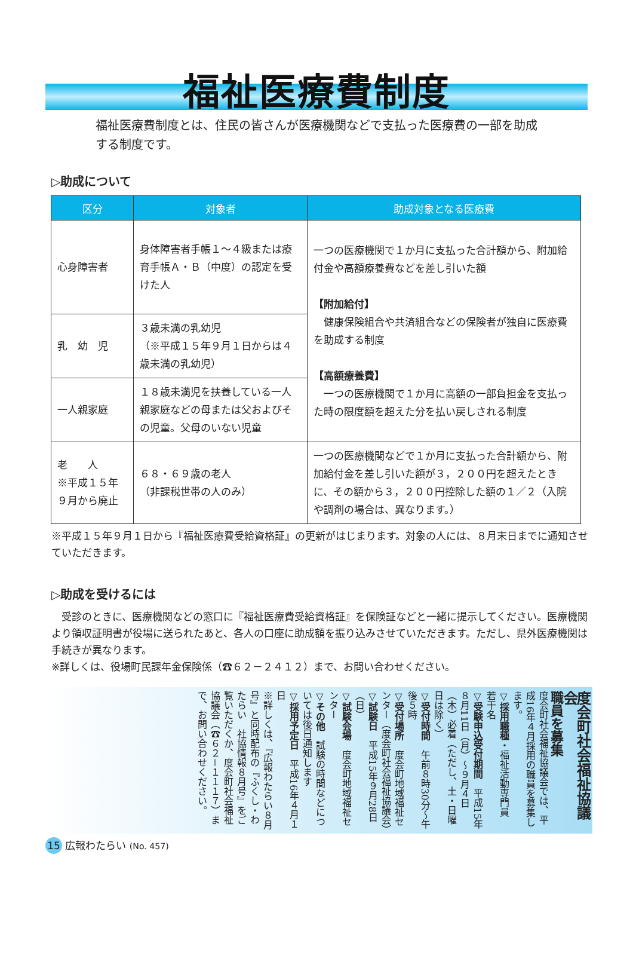福祉医療費制度
福祉医療費制度とは、住民の皆さんが医療機関などで支払った医療費の一部を助成する制度です。
▷助成について
| 区分 | 対象者 | 助成対象となる医療費 |
| --- | --- | --- |
| 心身障害者 | 身体障害者手帳１～４級または療育手帳Ａ・Ｂ（中度）の認定を受けた人 | 一つの医療機関で１か月に支払った合計額から、附加給付金や高額療養費などを差し引いた額 【附加給付】 健康保険組合や共済組合などの保険者が独自に医療費を助成する制度 【高額療養費】 一つの医療機関で１か月に高額の一部負担金を支払った時の限度額を超えた分を払い戻しされる制度 |
| 乳 幼 児 | ３歳未満の乳幼児 （※平成１５年９月１日からは４歳未満の乳幼児） | |
| 一人親家庭 | １８歳未満児を扶養している一人親家庭などの母または父およびその児童。父母のいない児童 | |
| 老 人 ※平成１５年９月から廃止 | ６８・６９歳の老人 （非課税世帯の人のみ） | 一つの医療機関などで１か月に支払った合計額から、附加給付金を差し引いた額が３，２００円を超えたときに、その額から３，２００円控除した額の１／２（入院や調剤の場合は、異なります。） |
※平成１５年９月１日から『福祉医療費受給資格証』の更新がはじまります。対象の人には、８月末日までに通知させていただきます。
▷助成を受けるには
　受診のときに、医療機関などの窓口に『福祉医療費受給資格証』を保険証などと一緒に提示してください。医療機関より領収証明書が役場に送られたあと、各人の口座に助成額を振り込みさせていただきます。ただし、県外医療機関は手続きが異なります。
※詳しくは、役場町民課年金保険係（☎６２－２４１２）まで、お問い合わせください。
度会町社会福祉協議会
職員を募集
度会町社会福祉協議会では、平成16年４月採用の職員を募集します。
▽採用職種・福祉活動専門員　若干名
▽受験申込受付期間　平成15年８月11日（月）～９月４日（木）必着（ただし、土・日曜日は除く）
▽受付時間　午前８時30分～午後５時
▽受付場所　度会町地域福祉センター（度会町社会福祉協議会）
▽試験日　平成15年９月28日（日）
▽試験会場　度会町地域福祉センター
▽その他　試験の時間などについては後日通知します
▽採用予定日　平成16年４月１日
※詳しくは、『広報わたらい８月号』と同時配布の『ふくし・わたらい　社協情報８月号』をご覧いただくか、度会町社会福祉協議会（☎６２－１１１７）まで、お問い合わせください。
15 広報わたらい (No. 457)